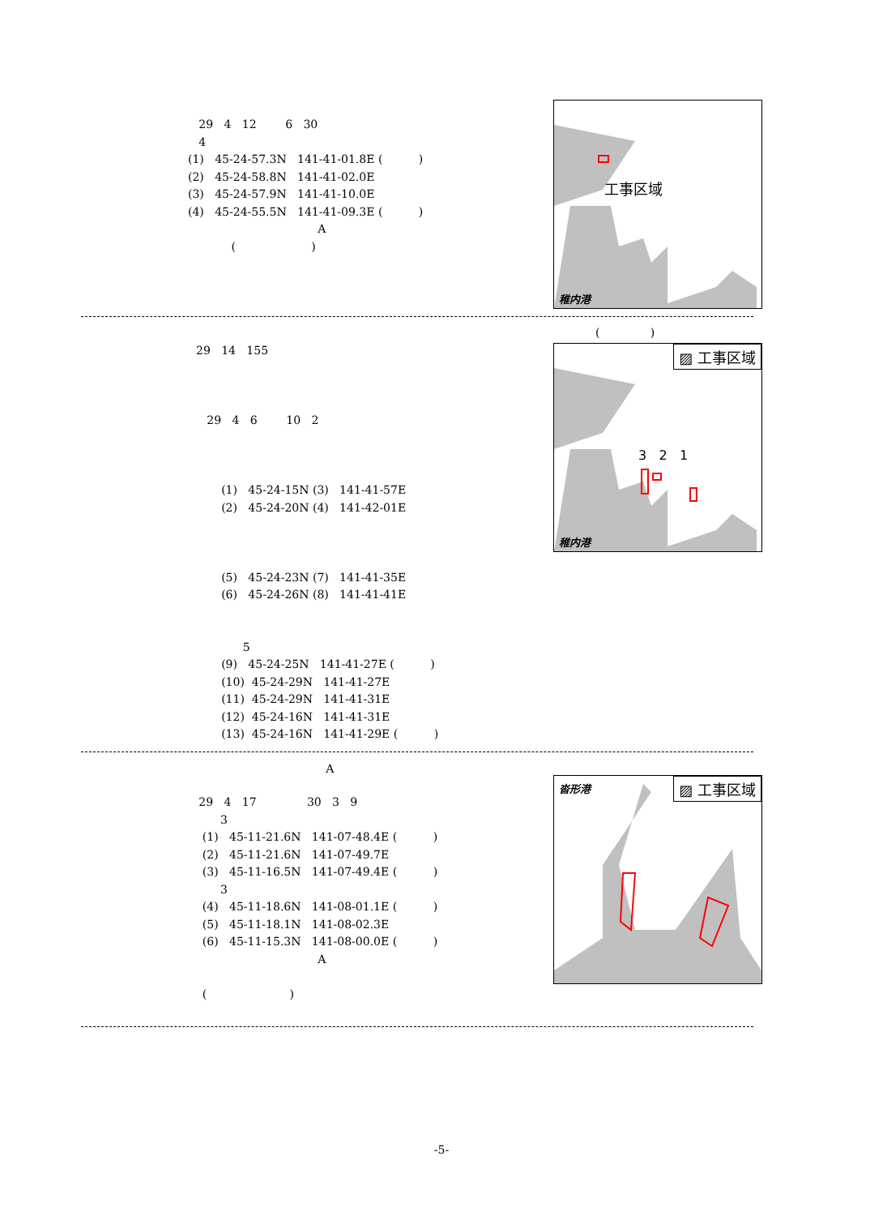29 4 12 6 30 4 (1) 45-24-57.3N 141-41-01.8E ( ) (2) 45-24-58.8N 141-41-02.0E (3) 45-24-57.9N 141-41-10.0E (4) 45-24-55.5N 141-41-09.3E ( ) A ( )
工事区域
稚内港
( )
29 14 155 29 4 6 10 2 (1) 45-24-15N (3) 141-41-57E (2) 45-24-20N (4) 141-42-01E (5) 45-24-23N (7) 141-41-35E (6) 45-24-26N (8) 141-41-41E 5 (9) 45-24-25N 141-41-27E ( ) (10) 45-24-29N 141-41-27E (11) 45-24-29N 141-41-31E (12) 45-24-16N 141-41-31E (13) 45-24-16N 141-41-29E ( ) A
▨ 工事区域
3 2 1
稚内港
29 4 17 30 3 9 3 (1) 45-11-21.6N 141-07-48.4E ( ) (2) 45-11-21.6N 141-07-49.7E (3) 45-11-16.5N 141-07-49.4E ( ) 3 (4) 45-11-18.6N 141-08-01.1E ( ) (5) 45-11-18.1N 141-08-02.3E (6) 45-11-15.3N 141-08-00.0E ( ) A ( )
▨ 工事区域 沓形港
-5-